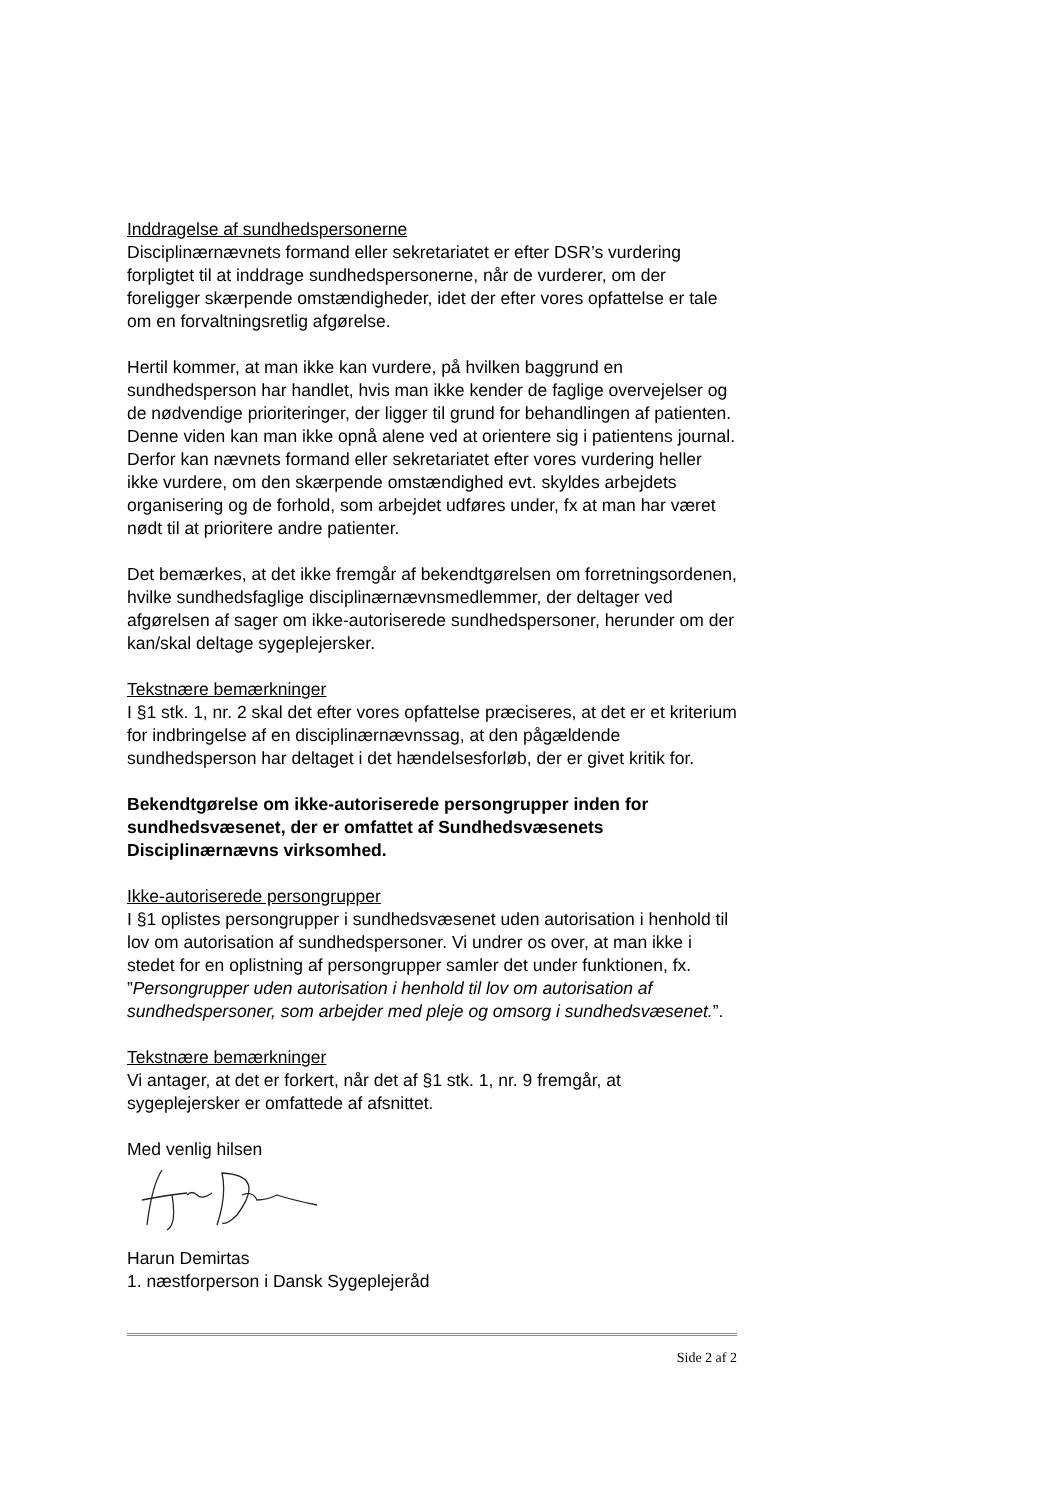Inddragelse af sundhedspersonerne
Disciplinærnævnets formand eller sekretariatet er efter DSR’s vurdering forpligtet til at inddrage sundhedspersonerne, når de vurderer, om der foreligger skærpende omstændigheder, idet der efter vores opfattelse er tale om en forvaltningsretlig afgørelse.
Hertil kommer, at man ikke kan vurdere, på hvilken baggrund en sundhedsperson har handlet, hvis man ikke kender de faglige overvejelser og de nødvendige prioriteringer, der ligger til grund for behandlingen af patienten. Denne viden kan man ikke opnå alene ved at orientere sig i patientens journal. Derfor kan nævnets formand eller sekretariatet efter vores vurdering heller ikke vurdere, om den skærpende omstændighed evt. skyldes arbejdets organisering og de forhold, som arbejdet udføres under, fx at man har været nødt til at prioritere andre patienter.
Det bemærkes, at det ikke fremgår af bekendtgørelsen om forretningsordenen, hvilke sundhedsfaglige disciplinærnævnsmedlemmer, der deltager ved afgørelsen af sager om ikke-autoriserede sundhedspersoner, herunder om der kan/skal deltage sygeplejersker.
Tekstnære bemærkninger
I §1 stk. 1, nr. 2 skal det efter vores opfattelse præciseres, at det er et kriterium for indbringelse af en disciplinærnævnssag, at den pågældende sundhedsperson har deltaget i det hændelsesforløb, der er givet kritik for.
Bekendtgørelse om ikke-autoriserede persongrupper inden for sundhedsvæsenet, der er omfattet af Sundhedsvæsenets Disciplinærnævns virksomhed.
Ikke-autoriserede persongrupper
I §1 oplistes persongrupper i sundhedsvæsenet uden autorisation i henhold til lov om autorisation af sundhedspersoner. Vi undrer os over, at man ikke i stedet for en oplistning af persongrupper samler det under funktionen, fx. ”Persongrupper uden autorisation i henhold til lov om autorisation af sundhedspersoner, som arbejder med pleje og omsorg i sundhedsvæsenet.”.
Tekstnære bemærkninger
Vi antager, at det er forkert, når det af §1 stk. 1, nr. 9 fremgår, at sygeplejersker er omfattede af afsnittet.
Med venlig hilsen
Harun Demirtas
1. næstforperson i Dansk Sygeplejeråd
Side 2 af 2